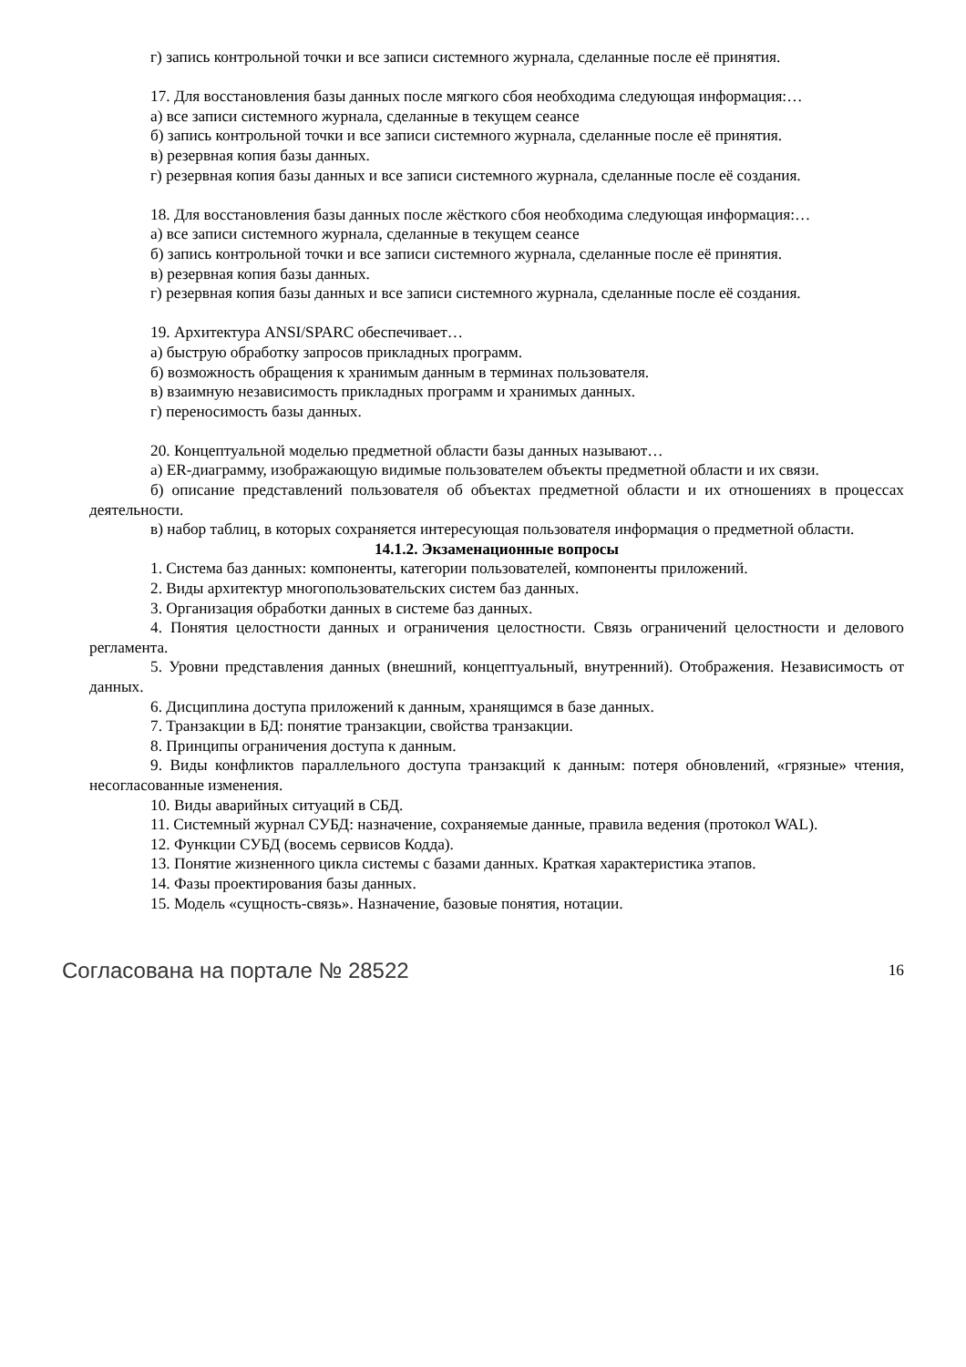г) запись контрольной точки и все записи системного журнала, сделанные после её принятия.
17. Для восстановления базы данных после мягкого сбоя необходима следующая информация:…
а) все записи системного журнала, сделанные в текущем сеансе
б) запись контрольной точки и все записи системного журнала, сделанные после её принятия.
в) резервная копия базы данных.
г) резервная копия базы данных и все записи системного журнала, сделанные после её создания.
18. Для восстановления базы данных после жёсткого сбоя необходима следующая информация:…
а) все записи системного журнала, сделанные в текущем сеансе
б) запись контрольной точки и все записи системного журнала, сделанные после её принятия.
в) резервная копия базы данных.
г) резервная копия базы данных и все записи системного журнала, сделанные после её создания.
19. Архитектура ANSI/SPARC обеспечивает…
а) быструю обработку запросов прикладных программ.
б) возможность обращения к хранимым данным в терминах пользователя.
в) взаимную независимость прикладных программ и хранимых данных.
г) переносимость базы данных.
20. Концептуальной моделью предметной области базы данных называют…
а) ER-диаграмму, изображающую видимые пользователем объекты предметной области и их связи.
б) описание представлений пользователя об объектах предметной области и их отношениях в процессах деятельности.
в) набор таблиц, в которых сохраняется интересующая пользователя информация о предметной области.
14.1.2. Экзаменационные вопросы
1. Система баз данных: компоненты, категории пользователей, компоненты приложений.
2. Виды архитектур многопользовательских систем баз данных.
3. Организация обработки данных в системе баз данных.
4. Понятия целостности данных и ограничения целостности. Связь ограничений целостности и делового регламента.
5. Уровни представления данных (внешний, концептуальный, внутренний). Отображения. Независимость от данных.
6. Дисциплина доступа приложений к данным, хранящимся в базе данных.
7. Транзакции в БД: понятие транзакции, свойства транзакции.
8. Принципы ограничения доступа к данным.
9. Виды конфликтов параллельного доступа транзакций к данным: потеря обновлений, «грязные» чтения, несогласованные изменения.
10. Виды аварийных ситуаций в СБД.
11. Системный журнал СУБД: назначение, сохраняемые данные, правила ведения (протокол WAL).
12. Функции СУБД (восемь сервисов Кодда).
13. Понятие жизненного цикла системы с базами данных. Краткая характеристика этапов.
14. Фазы проектирования базы данных.
15. Модель «сущность-связь». Назначение, базовые понятия, нотации.
Согласована на портале № 28522 16